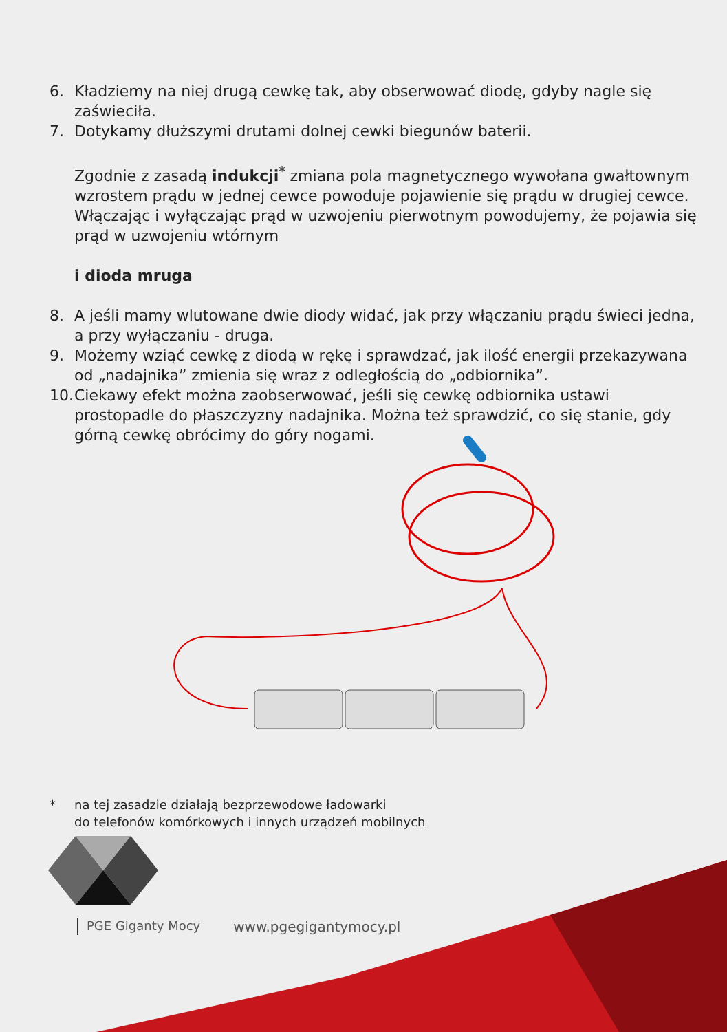6. Kładziemy na niej drugą cewkę tak, aby obserwować diodę, gdyby nagle się zaświeciła.
7. Dotykamy dłuższymi drutami dolnej cewki biegunów baterii.
Zgodnie z zasadą indukcji<sup>*</sup> zmiana pola magnetycznego wywołana gwałtownym wzrostem prądu w jednej cewce powoduje pojawienie się prądu w drugiej cewce. Włączając i wyłączając prąd w uzwojeniu pierwotnym powodujemy, że pojawia się prąd w uzwojeniu wtórnym
i dioda mruga
8. A jeśli mamy wlutowane dwie diody widać, jak przy włączaniu prądu świeci jedna, a przy wyłączaniu - druga.
9. Możemy wziąć cewkę z diodą w rękę i sprawdzać, jak ilość energii przekazywana od „nadajnika” zmienia się wraz z odległością do „odbiornika”.
10. Ciekawy efekt można zaobserwować, jeśli się cewkę odbiornika ustawi prostopadle do płaszczyzny nadajnika. Można też sprawdzić, co się stanie, gdy górną cewkę obrócimy do góry nogami.
* na tej zasadzie działają bezprzewodowe ładowarki
do telefonów komórkowych i innych urządzeń mobilnych
PGE Giganty Mocy www.pgegigantymocy.pl